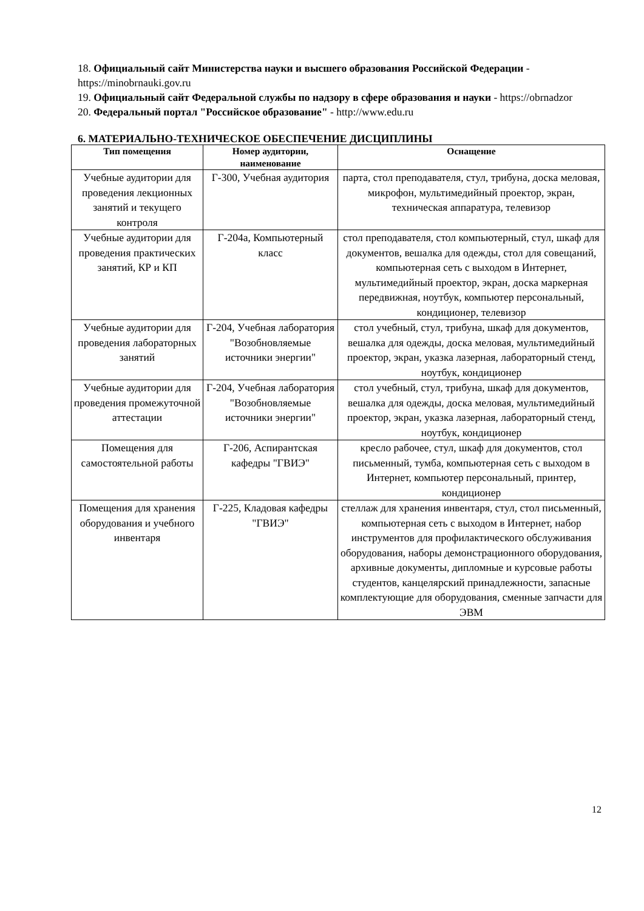18. Официальный сайт Министерства науки и высшего образования Российской Федерации - https://minobrnauki.gov.ru
19. Официальный сайт Федеральной службы по надзору в сфере образования и науки - https://obrnadzor
20. Федеральный портал "Российское образование" - http://www.edu.ru
6. МАТЕРИАЛЬНО-ТЕХНИЧЕСКОЕ ОБЕСПЕЧЕНИЕ ДИСЦИПЛИНЫ
| Тип помещения | Номер аудитории, наименование | Оснащение |
| --- | --- | --- |
| Учебные аудитории для проведения лекционных занятий и текущего контроля | Г-300, Учебная аудитория | парта, стол преподавателя, стул, трибуна, доска меловая, микрофон, мультимедийный проектор, экран, техническая аппаратура, телевизор |
| Учебные аудитории для проведения практических занятий, КР и КП | Г-204а, Компьютерный класс | стол преподавателя, стол компьютерный, стул, шкаф для документов, вешалка для одежды, стол для совещаний, компьютерная сеть с выходом в Интернет, мультимедийный проектор, экран, доска маркерная передвижная, ноутбук, компьютер персональный, кондиционер, телевизор |
| Учебные аудитории для проведения лабораторных занятий | Г-204, Учебная лаборатория "Возобновляемые источники энергии" | стол учебный, стул, трибуна, шкаф для документов, вешалка для одежды, доска меловая, мультимедийный проектор, экран, указка лазерная, лабораторный стенд, ноутбук, кондиционер |
| Учебные аудитории для проведения промежуточной аттестации | Г-204, Учебная лаборатория "Возобновляемые источники энергии" | стол учебный, стул, трибуна, шкаф для документов, вешалка для одежды, доска меловая, мультимедийный проектор, экран, указка лазерная, лабораторный стенд, ноутбук, кондиционер |
| Помещения для самостоятельной работы | Г-206, Аспирантская кафедры "ГВИЭ" | кресло рабочее, стул, шкаф для документов, стол письменный, тумба, компьютерная сеть с выходом в Интернет, компьютер персональный, принтер, кондиционер |
| Помещения для хранения оборудования и учебного инвентаря | Г-225, Кладовая кафедры "ГВИЭ" | стеллаж для хранения инвентаря, стул, стол письменный, компьютерная сеть с выходом в Интернет, набор инструментов для профилактического обслуживания оборудования, наборы демонстрационного оборудования, архивные документы, дипломные и курсовые работы студентов, канцелярский принадлежности, запасные комплектующие для оборудования, сменные запчасти для ЭВМ |
12